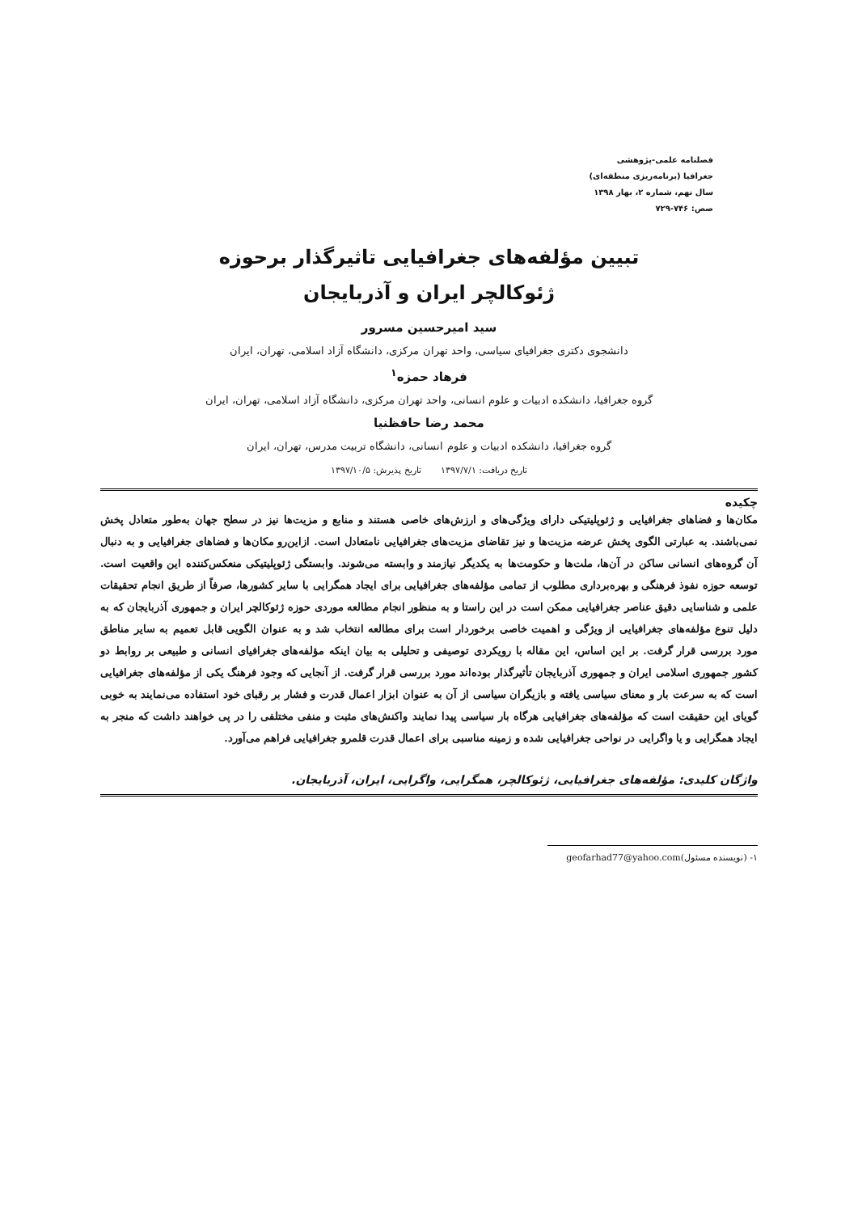فصلنامه علمی-پژوهشی
جغرافیا (برنامه‌ریزی منطقه‌ای)
سال نهم، شماره ۲، بهار ۱۳۹۸
صص: ۷۴۶-۷۲۹
تبیین مؤلفه‌های جغرافیایی تاثیرگذار برحوزه
ژئوکالچر ایران و آذربایجان
سید امیرحسین مسرور
دانشجوی دکتری جغرافیای سیاسی، واحد تهران مرکزی، دانشگاه آزاد اسلامی، تهران، ایران
فرهاد حمزه<sup>۱</sup>
گروه جغرافیا، دانشکده ادبیات و علوم انسانی، واحد تهران مرکزی، دانشگاه آزاد اسلامی، تهران، ایران
محمد رضا حافظنیا
گروه جغرافیا، دانشکده ادبیات و علوم انسانی، دانشگاه تربیت مدرس، تهران، ایران
تاریخ دریافت: ۱۳۹۷/۷/۱ تاریخ پذیرش: ۱۳۹۷/۱۰/۵
چکیده
مکان‌ها و فضاهای جغرافیایی و ژئوپلیتیکی دارای ویژگی‌های و ارزش‌های خاصی هستند و منابع و مزیت‌ها نیز در سطح جهان به‌طور متعادل پخش نمی‌باشند. به عبارتی الگوی پخش عرضه مزیت‌ها و نیز تقاضای مزیت‌های جغرافیایی نامتعادل است. ازاین‌رو مکان‌ها و فضاهای جغرافیایی و به دنبال آن گروه‌های انسانی ساکن در آن‌ها، ملت‌ها و حکومت‌ها به یکدیگر نیازمند و وابسته می‌شوند. وابستگی ژئوپلیتیکی منعکس‌کننده این واقعیت است. توسعه حوزه نفوذ فرهنگی و بهره‌برداری مطلوب از تمامی مؤلفه‌های جغرافیایی برای ایجاد همگرایی با سایر کشورها، صرفاً از طریق انجام تحقیقات علمی و شناسایی دقیق عناصر جغرافیایی ممکن است در این راستا و به منظور انجام مطالعه موردی حوزه ژئوکالچر ایران و جمهوری آذربایجان که به دلیل تنوع مؤلفه‌های جغرافیایی از ویژگی و اهمیت خاصی برخوردار است برای مطالعه انتخاب شد و به عنوان الگویی قابل تعمیم به سایر مناطق مورد بررسی قرار گرفت. بر این اساس، این مقاله با رویکردی توصیفی و تحلیلی به بیان اینکه مؤلفه‌های جغرافیای انسانی و طبیعی بر روابط دو کشور جمهوری اسلامی ایران و جمهوری آذربایجان تأثیرگذار بوده‌اند مورد بررسی قرار گرفت. از آنجایی که وجود فرهنگ یکی از مؤلفه‌های جغرافیایی است که به سرعت بار و معنای سیاسی یافته و بازیگران سیاسی از آن به عنوان ابزار اعمال قدرت و فشار بر رقبای خود استفاده می‌نمایند به خوبی گویای این حقیقت است که مؤلفه‌های جغرافیایی هرگاه بار سیاسی پیدا نمایند واکنش‌های مثبت و منفی مختلفی را در پی خواهند داشت که منجر به ایجاد همگرایی و یا واگرایی در نواحی جغرافیایی شده و زمینه مناسبی برای اعمال قدرت قلمرو جغرافیایی فراهم می‌آورد.
واژگان کلیدی: مؤلفه‌های جغرافیایی، ژئوکالچر، همگرایی، واگرایی، ایران، آذربایجان.
۱- (نویسنده مسئول)geofarhad77@yahoo.com